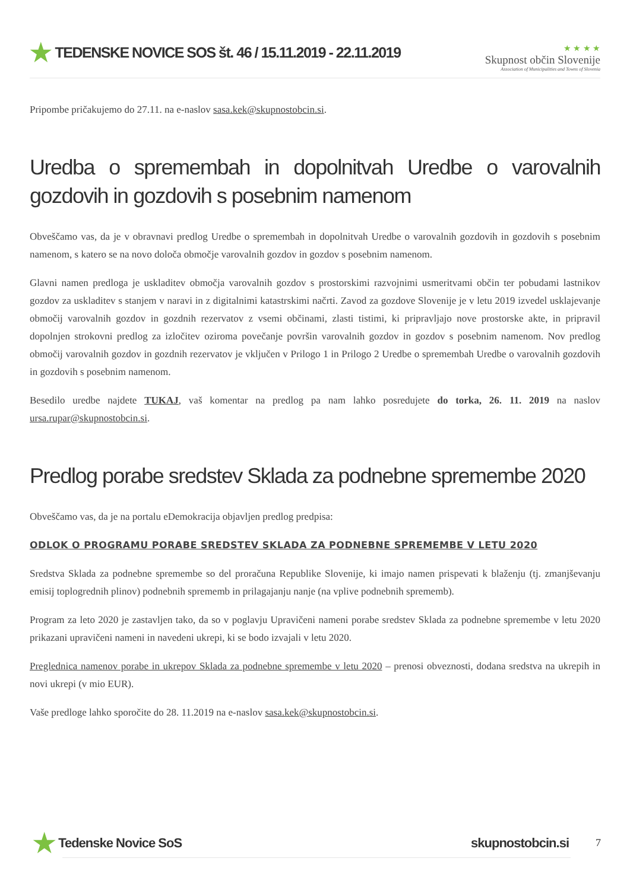★ TEDENSKE NOVICE SOS št. 46 / 15.11.2019 - 22.11.2019
★ ★ ★ ★
Skupnost občin Slovenije
Association of Municipalities and Towns of Slovenia
Pripombe pričakujemo do 27.11. na e-naslov sasa.kek@skupnostobcin.si.
Uredba o spremembah in dopolnitvah Uredbe o varovalnih gozdovih in gozdovih s posebnim namenom
Obveščamo vas, da je v obravnavi predlog Uredbe o spremembah in dopolnitvah Uredbe o varovalnih gozdovih in gozdovih s posebnim namenom, s katero se na novo določa območje varovalnih gozdov in gozdov s posebnim namenom.
Glavni namen predloga je uskladitev območja varovalnih gozdov s prostorskimi razvojnimi usmeritvami občin ter pobudami lastnikov gozdov za uskladitev s stanjem v naravi in z digitalnimi katastrskimi načrti. Zavod za gozdove Slovenije je v letu 2019 izvedel usklajevanje območij varovalnih gozdov in gozdnih rezervatov z vsemi občinami, zlasti tistimi, ki pripravljajo nove prostorske akte, in pripravil dopolnjen strokovni predlog za izločitev oziroma povečanje površin varovalnih gozdov in gozdov s posebnim namenom. Nov predlog območij varovalnih gozdov in gozdnih rezervatov je vključen v Prilogo 1 in Prilogo 2 Uredbe o spremembah Uredbe o varovalnih gozdovih in gozdovih s posebnim namenom.
Besedilo uredbe najdete TUKAJ, vaš komentar na predlog pa nam lahko posredujete do torka, 26. 11. 2019 na naslov ursa.rupar@skupnostobcin.si.
Predlog porabe sredstev Sklada za podnebne spremembe 2020
Obveščamo vas, da je na portalu eDemokracija objavljen predlog predpisa:
ODLOK O PROGRAMU PORABE SREDSTEV SKLADA ZA PODNEBNE SPREMEMBE V LETU 2020
Sredstva Sklada za podnebne spremembe so del proračuna Republike Slovenije, ki imajo namen prispevati k blaženju (tj. zmanjševanju emisij toplogrednih plinov) podnebnih sprememb in prilagajanju nanje (na vplive podnebnih sprememb).
Program za leto 2020 je zastavljen tako, da so v poglavju Upravičeni nameni porabe sredstev Sklada za podnebne spremembe v letu 2020 prikazani upravičeni nameni in navedeni ukrepi, ki se bodo izvajali v letu 2020.
Preglednica namenov porabe in ukrepov Sklada za podnebne spremembe v letu 2020 – prenosi obveznosti, dodana sredstva na ukrepih in novi ukrepi (v mio EUR).
Vaše predloge lahko sporočite do 28. 11.2019 na e-naslov sasa.kek@skupnostobcin.si.
★ Tedenske Novice SoS skupnostobcin.si 7